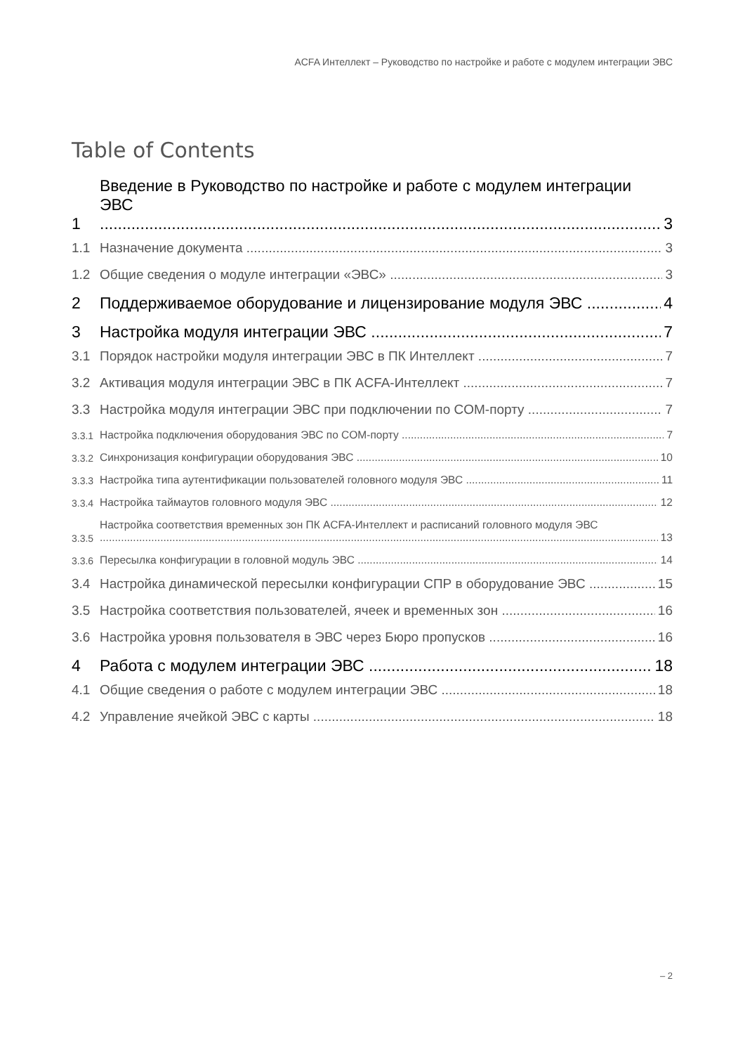ACFA Интеллект – Руководство по настройке и работе с модулем интеграции ЭВС
Table of Contents
1 Введение в Руководство по настройке и работе с модулем интеграции ЭВС 3
1.1 Назначение документа 3
1.2 Общие сведения о модуле интеграции «ЭВС» 3
2 Поддерживаемое оборудование и лицензирование модуля ЭВС 4
3 Настройка модуля интеграции ЭВС 7
3.1 Порядок настройки модуля интеграции ЭВС в ПК Интеллект 7
3.2 Активация модуля интеграции ЭВС в ПК ACFA-Интеллект 7
3.3 Настройка модуля интеграции ЭВС при подключении по COM-порту 7
3.3.1 Настройка подключения оборудования ЭВС по COM-порту 7
3.3.2 Синхронизация конфигурации оборудования ЭВС 10
3.3.3 Настройка типа аутентификации пользователей головного модуля ЭВС 11
3.3.4 Настройка таймаутов головного модуля ЭВС 12
3.3.5 Настройка соответствия временных зон ПК ACFA-Интеллект и расписаний головного модуля ЭВС 13
3.3.6 Пересылка конфигурации в головной модуль ЭВС 14
3.4 Настройка динамической пересылки конфигурации СПР в оборудование ЭВС 15
3.5 Настройка соответствия пользователей, ячеек и временных зон 16
3.6 Настройка уровня пользователя в ЭВС через Бюро пропусков 16
4 Работа с модулем интеграции ЭВС 18
4.1 Общие сведения о работе с модулем интеграции ЭВС 18
4.2 Управление ячейкой ЭВС с карты 18
– 2